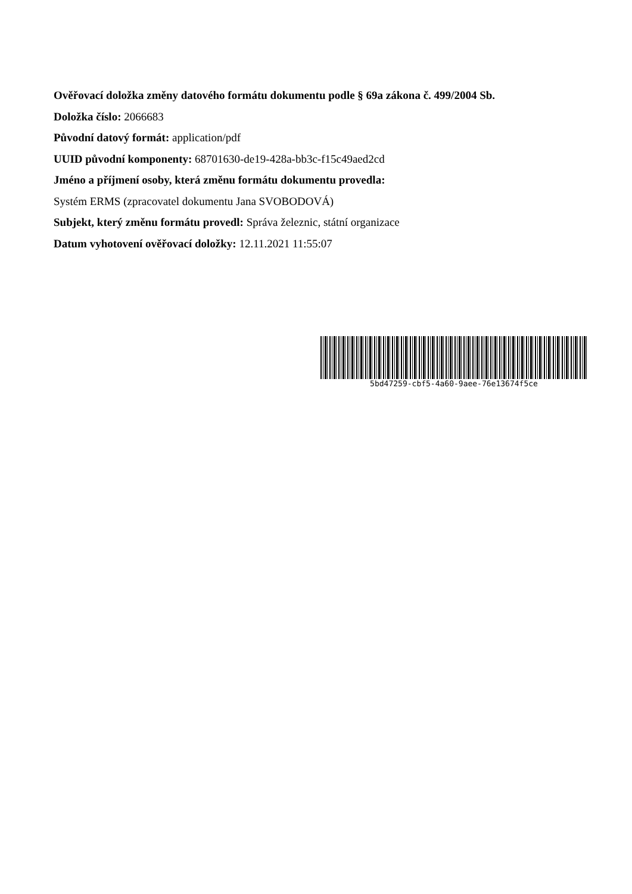Ověřovací doložka změny datového formátu dokumentu podle § 69a zákona č. 499/2004 Sb.
Doložka číslo: 2066683
Původní datový formát: application/pdf
UUID původní komponenty: 68701630-de19-428a-bb3c-f15c49aed2cd
Jméno a příjmení osoby, která změnu formátu dokumentu provedla:
Systém ERMS (zpracovatel dokumentu Jana SVOBODOVÁ)
Subjekt, který změnu formátu provedl: Správa železnic, státní organizace
Datum vyhotovení ověřovací doložky: 12.11.2021 11:55:07
5bd47259-cbf5-4a60-9aee-76e13674f5ce